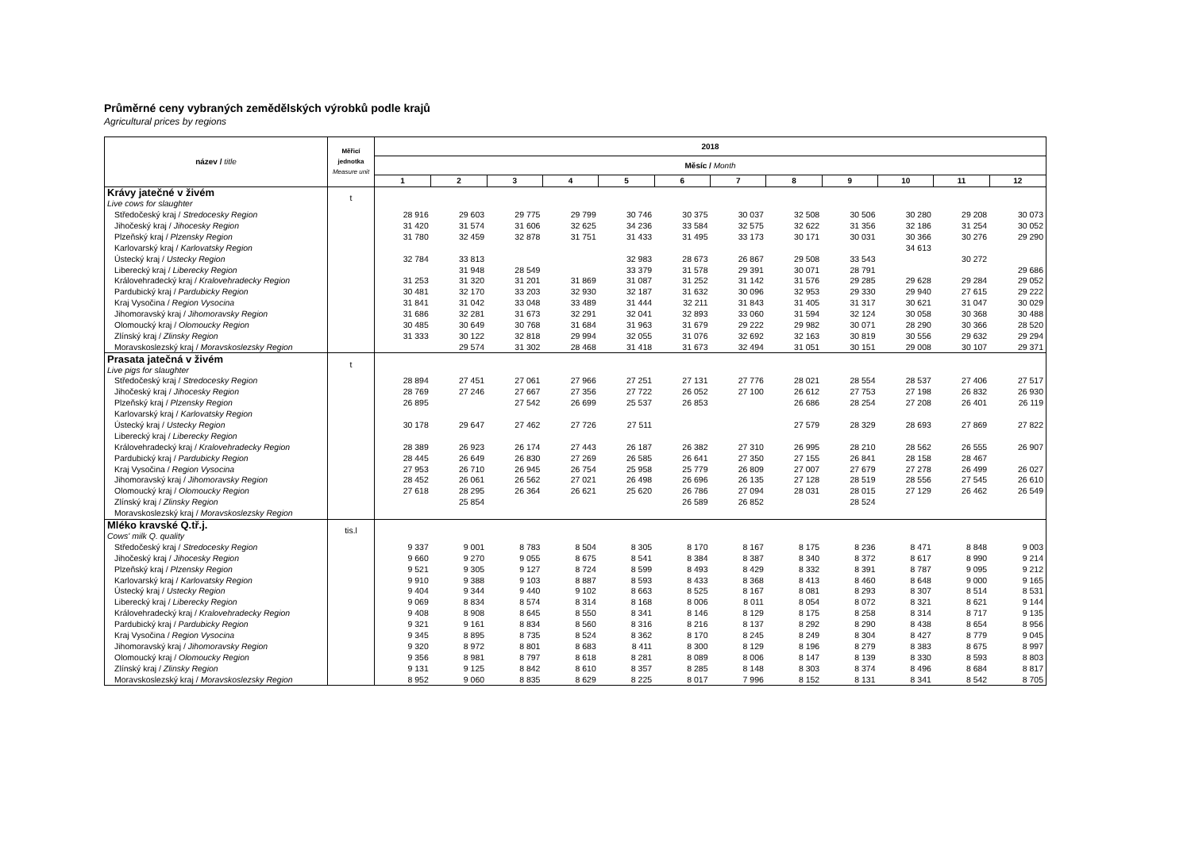Průměrné ceny vybraných zemědělských výrobků podle krajů
Agricultural prices by regions
| název / title | Měřicí jednotka Measure unit | 2018 | | | | | | | | | | | |
| --- | --- | --- | --- | --- | --- | --- | --- | --- | --- | --- | --- | --- | --- |
| | | Měsíc / Month | | | | | | | | | | | |
| | | 1 | 2 | 3 | 4 | 5 | 6 | 7 | 8 | 9 | 10 | 11 | 12 |
| Krávy jatečné v živém | t | | | | | | | | | | | | |
| Live cows for slaughter | | | | | | | | | | | | | |
| Středočeský kraj / Stredocesky Region | | 28 916 | 29 603 | 29 775 | 29 799 | 30 746 | 30 375 | 30 037 | 32 508 | 30 506 | 30 280 | 29 208 | 30 073 |
| Jihočeský kraj / Jihocesky Region | | 31 420 | 31 574 | 31 606 | 32 625 | 34 236 | 33 584 | 32 575 | 32 622 | 31 356 | 32 186 | 31 254 | 30 052 |
| Plzeňský kraj / Plzensky Region | | 31 780 | 32 459 | 32 878 | 31 751 | 31 433 | 31 495 | 33 173 | 30 171 | 30 031 | 30 366 | 30 276 | 29 290 |
| Karlovarský kraj / Karlovatsky Region | | | | | | | | | | | 34 613 | | |
| Ústecký kraj / Ustecky Region | | 32 784 | 33 813 | | | 32 983 | 28 673 | 26 867 | 29 508 | 33 543 | | 30 272 | |
| Liberecký kraj / Liberecky Region | | | 31 948 | 28 549 | | 33 379 | 31 578 | 29 391 | 30 071 | 28 791 | | | 29 686 |
| Královehradecký kraj / Kralovehradecky Region | | 31 253 | 31 320 | 31 201 | 31 869 | 31 087 | 31 252 | 31 142 | 31 576 | 29 285 | 29 628 | 29 284 | 29 052 |
| Pardubický kraj / Pardubicky Region | | 30 481 | 32 170 | 33 203 | 32 930 | 32 187 | 31 632 | 30 096 | 32 953 | 29 330 | 29 940 | 27 615 | 29 222 |
| Kraj Vysočina / Region Vysocina | | 31 841 | 31 042 | 33 048 | 33 489 | 31 444 | 32 211 | 31 843 | 31 405 | 31 317 | 30 621 | 31 047 | 30 029 |
| Jihomoravský kraj / Jihomoravsky Region | | 31 686 | 32 281 | 31 673 | 32 291 | 32 041 | 32 893 | 33 060 | 31 594 | 32 124 | 30 058 | 30 368 | 30 488 |
| Olomoucký kraj / Olomoucky Region | | 30 485 | 30 649 | 30 768 | 31 684 | 31 963 | 31 679 | 29 222 | 29 982 | 30 071 | 28 290 | 30 366 | 28 520 |
| Zlínský kraj / Zlinsky Region | | 31 333 | 30 122 | 32 818 | 29 994 | 32 055 | 31 076 | 32 692 | 32 163 | 30 819 | 30 556 | 29 632 | 29 294 |
| Moravskoslezský kraj / Moravskoslezsky Region | | | 29 574 | 31 302 | 28 468 | 31 418 | 31 673 | 32 494 | 31 051 | 30 151 | 29 008 | 30 107 | 29 371 |
| Prasata jatečná v živém | t | | | | | | | | | | | | |
| Live pigs for slaughter | | | | | | | | | | | | | |
| Středočeský kraj / Stredocesky Region | | 28 894 | 27 451 | 27 061 | 27 966 | 27 251 | 27 131 | 27 776 | 28 021 | 28 554 | 28 537 | 27 406 | 27 517 |
| Jihočeský kraj / Jihocesky Region | | 28 769 | 27 246 | 27 667 | 27 356 | 27 722 | 26 052 | 27 100 | 26 612 | 27 753 | 27 198 | 26 832 | 26 930 |
| Plzeňský kraj / Plzensky Region | | 26 895 | | 27 542 | 26 699 | 25 537 | 26 853 | | 26 686 | 28 254 | 27 208 | 26 401 | 26 119 |
| Karlovarský kraj / Karlovatsky Region | | | | | | | | | | | | | |
| Ústecký kraj / Ustecky Region | | 30 178 | 29 647 | 27 462 | 27 726 | 27 511 | | | 27 579 | 28 329 | 28 693 | 27 869 | 27 822 |
| Liberecký kraj / Liberecky Region | | | | | | | | | | | | | |
| Královehradecký kraj / Kralovehradecky Region | | 28 389 | 26 923 | 26 174 | 27 443 | 26 187 | 26 382 | 27 310 | 26 995 | 28 210 | 28 562 | 26 555 | 26 907 |
| Pardubický kraj / Pardubicky Region | | 28 445 | 26 649 | 26 830 | 27 269 | 26 585 | 26 641 | 27 350 | 27 155 | 26 841 | 28 158 | 28 467 | |
| Kraj Vysočina / Region Vysocina | | 27 953 | 26 710 | 26 945 | 26 754 | 25 958 | 25 779 | 26 809 | 27 007 | 27 679 | 27 278 | 26 499 | 26 027 |
| Jihomoravský kraj / Jihomoravsky Region | | 28 452 | 26 061 | 26 562 | 27 021 | 26 498 | 26 696 | 26 135 | 27 128 | 28 519 | 28 556 | 27 545 | 26 610 |
| Olomoucký kraj / Olomoucky Region | | 27 618 | 28 295 | 26 364 | 26 621 | 25 620 | 26 786 | 27 094 | 28 031 | 28 015 | 27 129 | 26 462 | 26 549 |
| Zlínský kraj / Zlinsky Region | | | 25 854 | | | | 26 589 | 26 852 | | 28 524 | | | |
| Moravskoslezský kraj / Moravskoslezsky Region | | | | | | | | | | | | | |
| Mléko kravské Q.tř.j. | tis.l | | | | | | | | | | | | |
| Cows' milk Q. quality | | | | | | | | | | | | | |
| Středočeský kraj / Stredocesky Region | | 9 337 | 9 001 | 8 783 | 8 504 | 8 305 | 8 170 | 8 167 | 8 175 | 8 236 | 8 471 | 8 848 | 9 003 |
| Jihočeský kraj / Jihocesky Region | | 9 660 | 9 270 | 9 055 | 8 675 | 8 541 | 8 384 | 8 387 | 8 340 | 8 372 | 8 617 | 8 990 | 9 214 |
| Plzeňský kraj / Plzensky Region | | 9 521 | 9 305 | 9 127 | 8 724 | 8 599 | 8 493 | 8 429 | 8 332 | 8 391 | 8 787 | 9 095 | 9 212 |
| Karlovarský kraj / Karlovatsky Region | | 9 910 | 9 388 | 9 103 | 8 887 | 8 593 | 8 433 | 8 368 | 8 413 | 8 460 | 8 648 | 9 000 | 9 165 |
| Ústecký kraj / Ustecky Region | | 9 404 | 9 344 | 9 440 | 9 102 | 8 663 | 8 525 | 8 167 | 8 081 | 8 293 | 8 307 | 8 514 | 8 531 |
| Liberecký kraj / Liberecky Region | | 9 069 | 8 834 | 8 574 | 8 314 | 8 168 | 8 006 | 8 011 | 8 054 | 8 072 | 8 321 | 8 621 | 9 144 |
| Královehradecký kraj / Kralovehradecky Region | | 9 408 | 8 908 | 8 645 | 8 550 | 8 341 | 8 146 | 8 129 | 8 175 | 8 258 | 8 314 | 8 717 | 9 135 |
| Pardubický kraj / Pardubicky Region | | 9 321 | 9 161 | 8 834 | 8 560 | 8 316 | 8 216 | 8 137 | 8 292 | 8 290 | 8 438 | 8 654 | 8 956 |
| Kraj Vysočina / Region Vysocina | | 9 345 | 8 895 | 8 735 | 8 524 | 8 362 | 8 170 | 8 245 | 8 249 | 8 304 | 8 427 | 8 779 | 9 045 |
| Jihomoravský kraj / Jihomoravsky Region | | 9 320 | 8 972 | 8 801 | 8 683 | 8 411 | 8 300 | 8 129 | 8 196 | 8 279 | 8 383 | 8 675 | 8 997 |
| Olomoucký kraj / Olomoucky Region | | 9 356 | 8 981 | 8 797 | 8 618 | 8 281 | 8 089 | 8 006 | 8 147 | 8 139 | 8 330 | 8 593 | 8 803 |
| Zlínský kraj / Zlinsky Region | | 9 131 | 9 125 | 8 842 | 8 610 | 8 357 | 8 285 | 8 148 | 8 303 | 8 374 | 8 496 | 8 684 | 8 817 |
| Moravskoslezský kraj / Moravskoslezsky Region | | 8 952 | 9 060 | 8 835 | 8 629 | 8 225 | 8 017 | 7 996 | 8 152 | 8 131 | 8 341 | 8 542 | 8 705 |